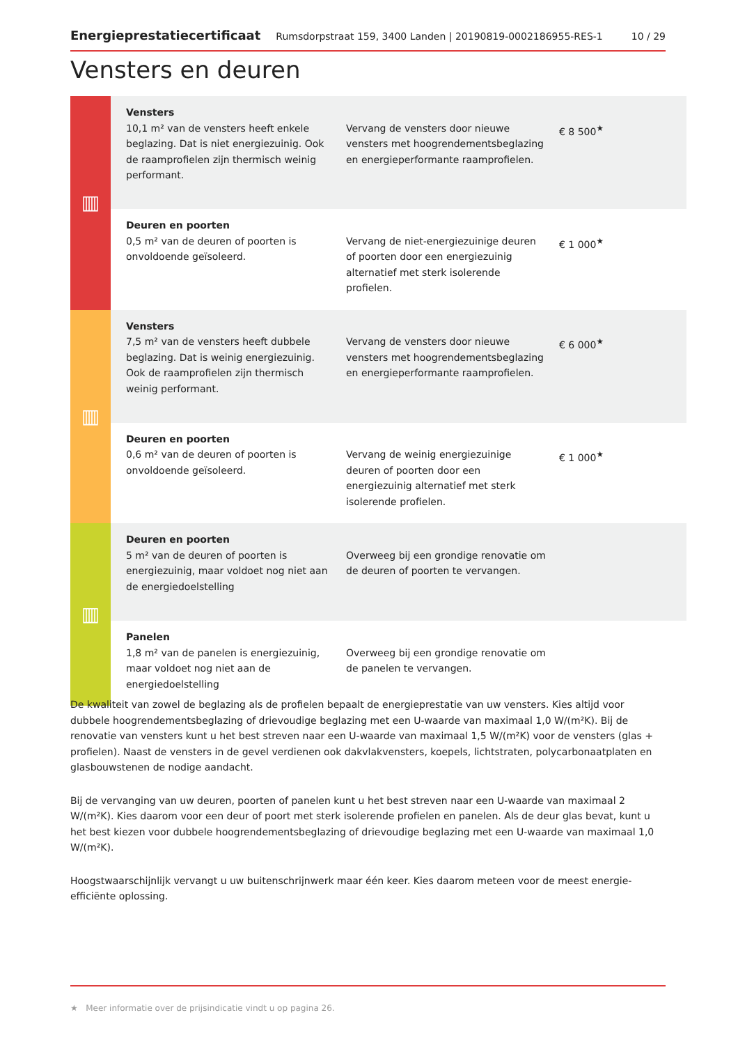Energieprestatiecertificaat Rumsdorpstraat 159, 3400 Landen | 20190819-0002186955-RES-1 10 / 29
Vensters en deuren
| ▥ | Vensters 10,1 m² van de vensters heeft enkele beglazing. Dat is niet energiezuinig. Ook de raamprofielen zijn thermisch weinig performant. | Vervang de vensters door nieuwe vensters met hoogrendementsbeglazing en energieperformante raamprofielen. | € 8 500<sup>★</sup> |
| | Deuren en poorten 0,5 m² van de deuren of poorten is onvoldoende geïsoleerd. | Vervang de niet-energiezuinige deuren of poorten door een energiezuinig alternatief met sterk isolerende profielen. | € 1 000<sup>★</sup> |
| ▥ | Vensters 7,5 m² van de vensters heeft dubbele beglazing. Dat is weinig energiezuinig. Ook de raamprofielen zijn thermisch weinig performant. | Vervang de vensters door nieuwe vensters met hoogrendementsbeglazing en energieperformante raamprofielen. | € 6 000<sup>★</sup> |
| | Deuren en poorten 0,6 m² van de deuren of poorten is onvoldoende geïsoleerd. | Vervang de weinig energiezuinige deuren of poorten door een energiezuinig alternatief met sterk isolerende profielen. | € 1 000<sup>★</sup> |
| ▥ | Deuren en poorten 5 m² van de deuren of poorten is energiezuinig, maar voldoet nog niet aan de energiedoelstelling | Overweeg bij een grondige renovatie om de deuren of poorten te vervangen. | |
| | Panelen 1,8 m² van de panelen is energiezuinig, maar voldoet nog niet aan de energiedoelstelling | Overweeg bij een grondige renovatie om de panelen te vervangen. | |
De kwaliteit van zowel de beglazing als de profielen bepaalt de energieprestatie van uw vensters. Kies altijd voor dubbele hoogrendementsbeglazing of drievoudige beglazing met een U-waarde van maximaal 1,0 W/(m²K). Bij de renovatie van vensters kunt u het best streven naar een U-waarde van maximaal 1,5 W/(m²K) voor de vensters (glas + profielen). Naast de vensters in de gevel verdienen ook dakvlakvensters, koepels, lichtstraten, polycarbonaatplaten en glasbouwstenen de nodige aandacht.
Bij de vervanging van uw deuren, poorten of panelen kunt u het best streven naar een U-waarde van maximaal 2 W/(m²K). Kies daarom voor een deur of poort met sterk isolerende profielen en panelen. Als de deur glas bevat, kunt u het best kiezen voor dubbele hoogrendementsbeglazing of drievoudige beglazing met een U-waarde van maximaal 1,0 W/(m²K).
Hoogstwaarschijnlijk vervangt u uw buitenschrijnwerk maar één keer. Kies daarom meteen voor de meest energie-efficiënte oplossing.
★ Meer informatie over de prijsindicatie vindt u op pagina 26.